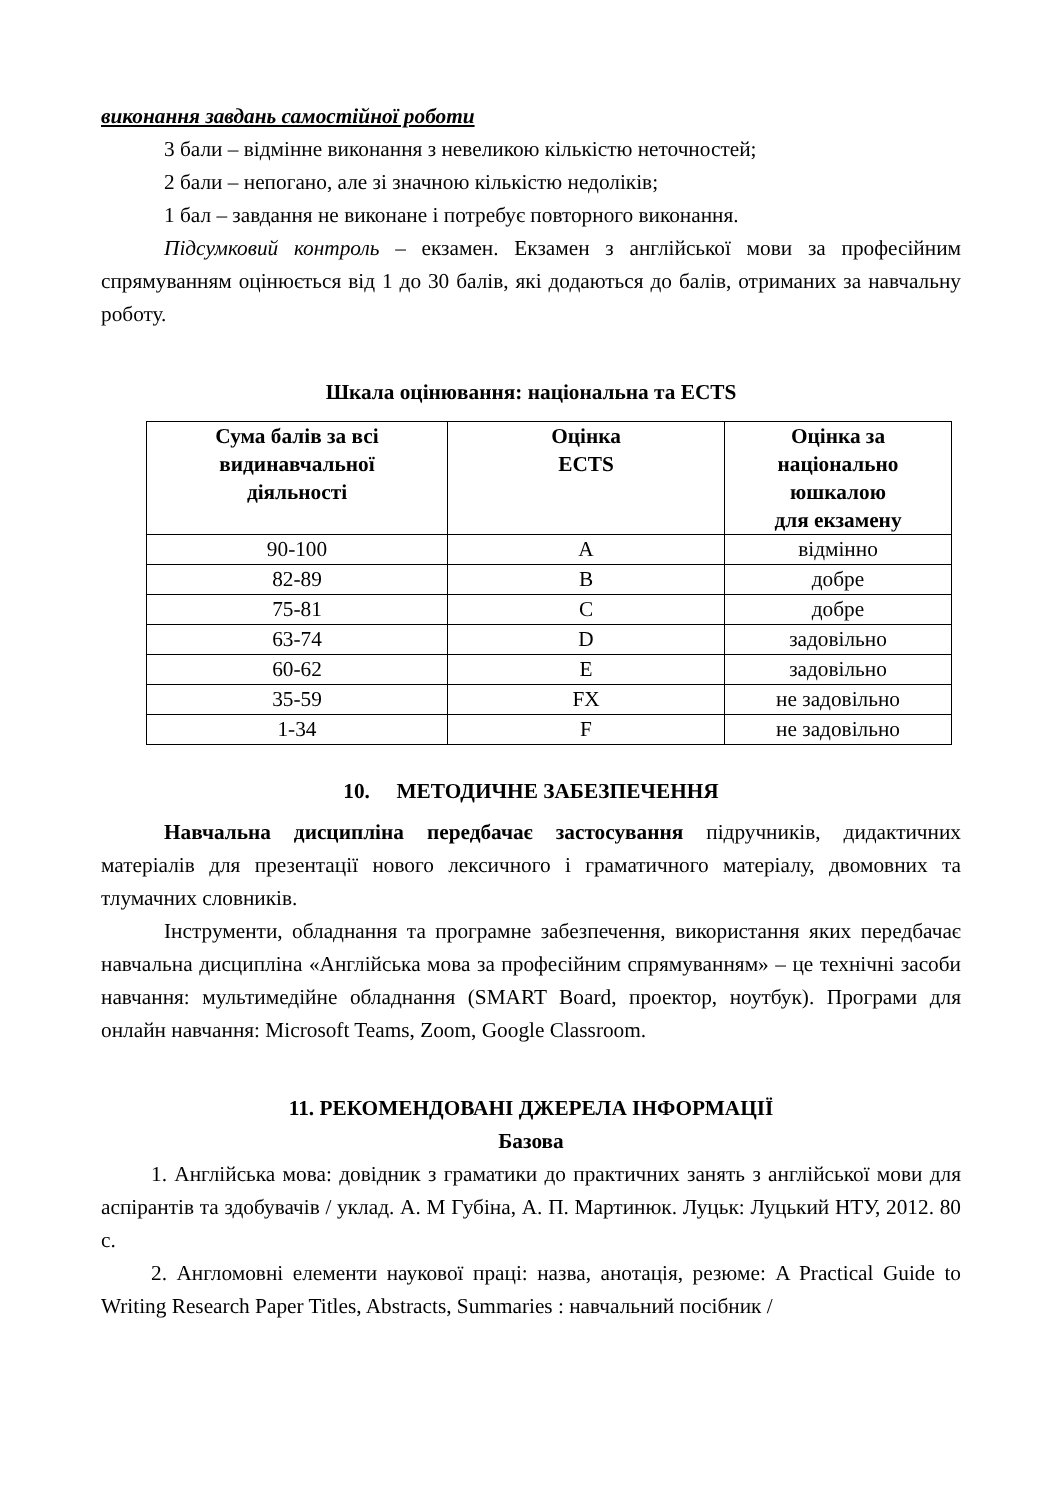виконання завдань самостійної роботи
3 бали – відмінне виконання з невеликою кількістю неточностей;
2 бали – непогано, але зі значною кількістю недоліків;
1 бал – завдання не виконане і потребує повторного виконання.
Підсумковий контроль – екзамен. Екзамен з англійської мови за професійним спрямуванням оцінюється від 1 до 30 балів, які додаються до балів, отриманих за навчальну роботу.
Шкала оцінювання: національна та ECTS
| Сума балів за всі видинавчальної діяльності | Оцінка ECTS | Оцінка за національно юшкалою для екзамену |
| --- | --- | --- |
| 90-100 | A | відмінно |
| 82-89 | B | добре |
| 75-81 | C | добре |
| 63-74 | D | задовільно |
| 60-62 | E | задовільно |
| 35-59 | FX | не задовільно |
| 1-34 | F | не задовільно |
10. МЕТОДИЧНЕ ЗАБЕЗПЕЧЕННЯ
Навчальна дисципліна передбачає застосування підручників, дидактичних матеріалів для презентації нового лексичного і граматичного матеріалу, двомовних та тлумачних словників.
Інструменти, обладнання та програмне забезпечення, використання яких передбачає навчальна дисципліна «Англійська мова за професійним спрямуванням» – це технічні засоби навчання: мультимедійне обладнання (SMART Board, проектор, ноутбук). Програми для онлайн навчання: Microsoft Teams, Zoom, Google Classroom.
11. РЕКОМЕНДОВАНІ ДЖЕРЕЛА ІНФОРМАЦІЇ
Базова
1. Англійська мова: довідник з граматики до практичних занять з англійської мови для аспірантів та здобувачів / уклад. А. М Губіна, А. П. Мартинюк. Луцьк: Луцький НТУ, 2012. 80 с.
2. Англомовні елементи наукової праці: назва, анотація, резюме: A Practical Guide to Writing Research Paper Titles, Abstracts, Summaries : навчальний посібник /